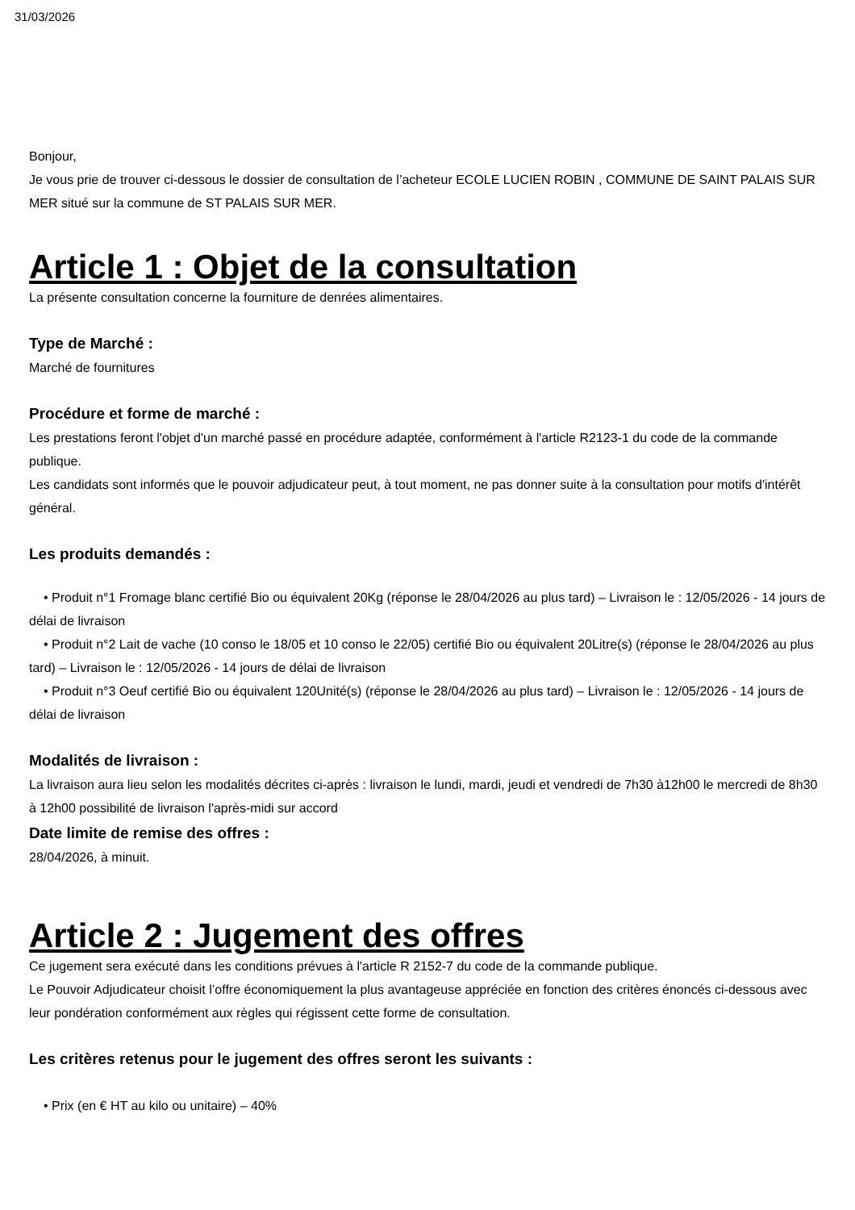31/03/2026
Bonjour,
Je vous prie de trouver ci-dessous le dossier de consultation de l’acheteur ECOLE LUCIEN ROBIN , COMMUNE DE SAINT PALAIS SUR MER situé sur la commune de ST PALAIS SUR MER.
Article 1 : Objet de la consultation
La présente consultation concerne la fourniture de denrées alimentaires.
Type de Marché :
Marché de fournitures
Procédure et forme de marché :
Les prestations feront l'objet d'un marché passé en procédure adaptée, conformément à l'article R2123-1 du code de la commande publique.
Les candidats sont informés que le pouvoir adjudicateur peut, à tout moment, ne pas donner suite à la consultation pour motifs d'intérêt général.
Les produits demandés :
• Produit n°1 Fromage blanc certifié Bio ou équivalent 20Kg (réponse le 28/04/2026 au plus tard) – Livraison le : 12/05/2026 - 14 jours de délai de livraison
• Produit n°2 Lait de vache (10 conso le 18/05 et 10 conso le 22/05) certifié Bio ou équivalent 20Litre(s) (réponse le 28/04/2026 au plus tard) – Livraison le : 12/05/2026 - 14 jours de délai de livraison
• Produit n°3 Oeuf certifié Bio ou équivalent 120Unité(s) (réponse le 28/04/2026 au plus tard) – Livraison le : 12/05/2026 - 14 jours de délai de livraison
Modalités de livraison :
La livraison aura lieu selon les modalités décrites ci-après : livraison le lundi, mardi, jeudi et vendredi de 7h30 à12h00 le mercredi de 8h30 à 12h00 possibilité de livraison l'après-midi sur accord
Date limite de remise des offres :
28/04/2026, à minuit.
Article 2 : Jugement des offres
Ce jugement sera exécuté dans les conditions prévues à l'article R 2152-7 du code de la commande publique.
Le Pouvoir Adjudicateur choisit l’offre économiquement la plus avantageuse appréciée en fonction des critères énoncés ci-dessous avec leur pondération conformément aux règles qui régissent cette forme de consultation.
Les critères retenus pour le jugement des offres seront les suivants :
• Prix (en € HT au kilo ou unitaire) – 40%